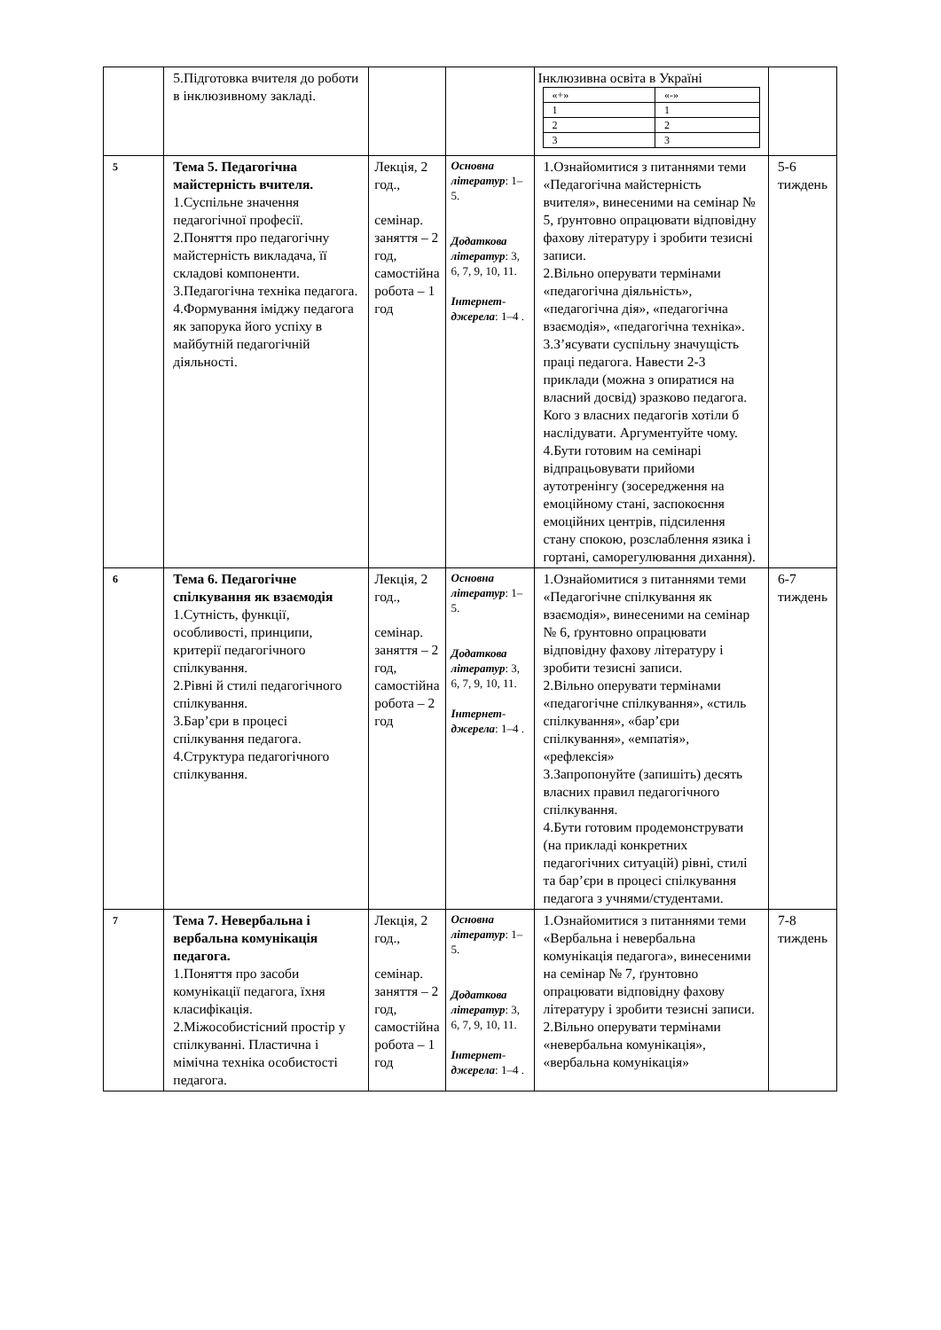| | 5.Підготовка вчителя до роботи в інклюзивному закладі. | | | Інклюзивна освіта в Україні / «+» / «-» / / 1 / 1 / / 2 / 2 / / 3 / 3 / | |
| 5 | Тема 5. Педагогічна майстерність вчителя. 1.Суспільне значення педагогічної професії. 2.Поняття про педагогічну майстерність викладача, її складові компоненти. 3.Педагогічна техніка педагога. 4.Формування іміджу педагога як запорука його успіху в майбутній педагогічній діяльності. | Лекція, 2 год., семінар. заняття – 2 год, самостійна робота – 1 год | Основна літератур : 1–5. Додаткова літератур : 3, 6, 7, 9, 10, 11. Інтернет-джерела : 1–4 . | 1.Ознайомитися з питаннями теми «Педагогічна майстерність вчителя», винесеними на семінар № 5, ґрунтовно опрацювати відповідну фахову літературу і зробити тезисні записи. 2.Вільно оперувати термінами «педагогічна діяльність», «педагогічна дія», «педагогічна взаємодія», «педагогічна техніка». 3.З’ясувати суспільну значущість праці педагога. Навести 2-3 приклади (можна з опиратися на власний досвід) зразково педагога. Кого з власних педагогів хотіли б наслідувати. Аргументуйте чому. 4.Бути готовим на семінарі відпрацьовувати прийоми аутотренінгу (зосередження на емоційному стані, заспокоєння емоційних центрів, підсилення стану спокою, розслаблення язика і гортані, саморегулювання дихання). | 5-6 тиждень |
| 6 | Тема 6. Педагогічне спілкування як взаємодія 1.Сутність, функції, особливості, принципи, критерії педагогічного спілкування. 2.Рівні й стилі педагогічного спілкування. 3.Бар’єри в процесі спілкування педагога. 4.Структура педагогічного спілкування. | Лекція, 2 год., семінар. заняття – 2 год, самостійна робота – 2 год | Основна літератур : 1–5. Додаткова літератур : 3, 6, 7, 9, 10, 11. Інтернет-джерела : 1–4 . | 1.Ознайомитися з питаннями теми «Педагогічне спілкування як взаємодія», винесеними на семінар № 6, ґрунтовно опрацювати відповідну фахову літературу і зробити тезисні записи. 2.Вільно оперувати термінами «педагогічне спілкування», «стиль спілкування», «бар’єри спілкування», «емпатія», «рефлексія» 3.Запропонуйте (запишіть) десять власних правил педагогічного спілкування. 4.Бути готовим продемонструвати (на прикладі конкретних педагогічних ситуацій) рівні, стилі та бар’єри в процесі спілкування педагога з учнями/студентами. | 6-7 тиждень |
| 7 | Тема 7. Невербальна і вербальна комунікація педагога. 1.Поняття про засоби комунікації педагога, їхня класифікація. 2.Міжособистісний простір у спілкуванні. Пластична і мімічна техніка особистості педагога. | Лекція, 2 год., семінар. заняття – 2 год, самостійна робота – 1 год | Основна літератур : 1–5. Додаткова літератур : 3, 6, 7, 9, 10, 11. Інтернет-джерела : 1–4 . | 1.Ознайомитися з питаннями теми «Вербальна і невербальна комунікація педагога», винесеними на семінар № 7, ґрунтовно опрацювати відповідну фахову літературу і зробити тезисні записи. 2.Вільно оперувати термінами «невербальна комунікація», «вербальна комунікація» | 7-8 тиждень |